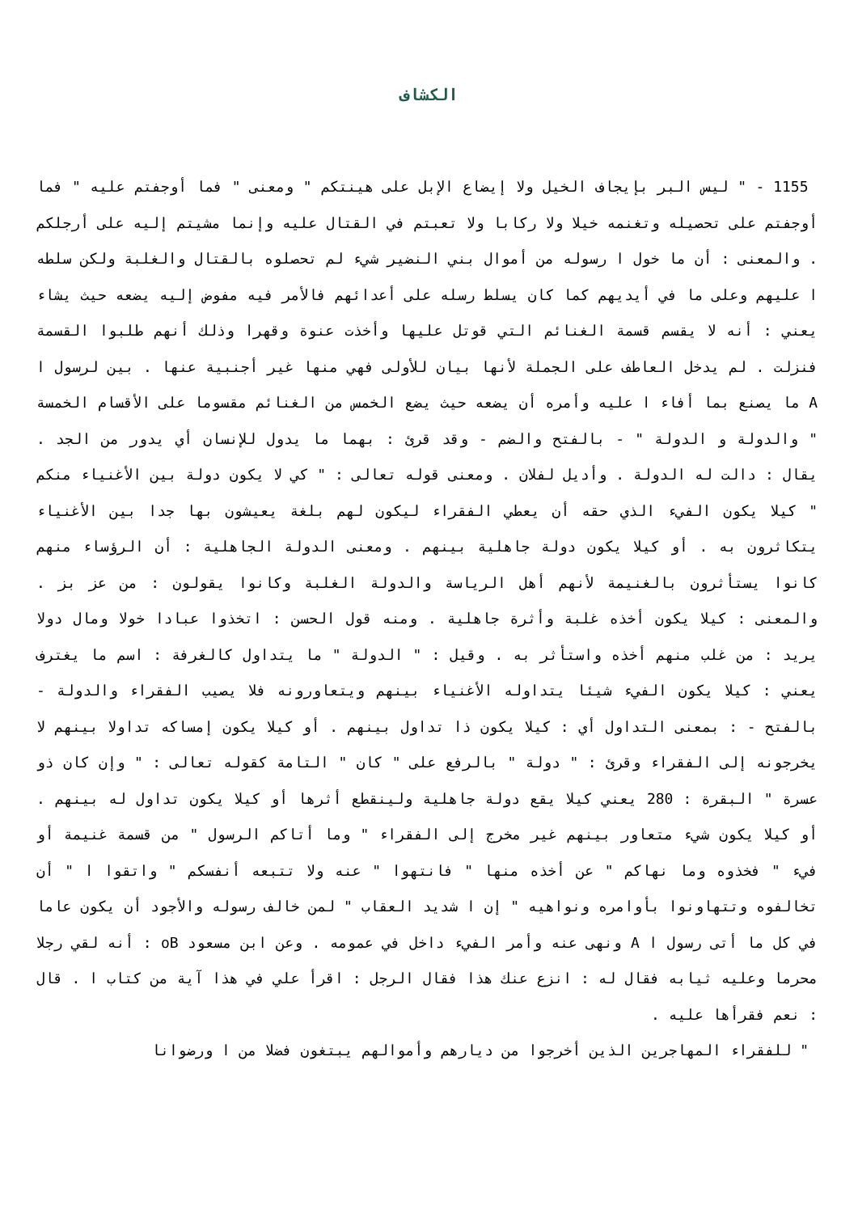الكشاف
1155 - " ليس البر بإيجاف الخيل ولا إيضاع الإبل على هينتكم " ومعنى " فما أوجفتم عليه " فما أوجفتم على تحصيله وتغنمه خيلا ولا ركابا ولا تعبتم في القتال عليه وإنما مشيتم إليه على أرجلكم . والمعنى : أن ما خول ا رسوله من أموال بني النضير شيء لم تحصلوه بالقتال والغلبة ولكن سلطه ا عليهم وعلى ما في أيديهم كما كان يسلط رسله على أعدائهم فالأمر فيه مفوض إليه يضعه حيث يشاء يعني : أنه لا يقسم قسمة الغنائم التي قوتل عليها وأخذت عنوة وقهرا وذلك أنهم طلبوا القسمة فنزلت . لم يدخل العاطف على الجملة لأنها بيان للأولى فهي منها غير أجنبية عنها . بين لرسول ا A ما يصنع بما أفاء ا عليه وأمره أن يضعه حيث يضع الخمس من الغنائم مقسوما على الأقسام الخمسة " والدولة و الدولة " - بالفتح والضم - وقد قرئ : بهما ما يدول للإنسان أي يدور من الجد . يقال : دالت له الدولة . وأديل لفلان . ومعنى قوله تعالى : " كي لا يكون دولة بين الأغنياء منكم " كيلا يكون الفيء الذي حقه أن يعطي الفقراء ليكون لهم بلغة يعيشون بها جدا بين الأغنياء يتكاثرون به . أو كيلا يكون دولة جاهلية بينهم . ومعنى الدولة الجاهلية : أن الرؤساء منهم كانوا يستأثرون بالغنيمة لأنهم أهل الرياسة والدولة الغلبة وكانوا يقولون : من عز بز . والمعنى : كيلا يكون أخذه غلبة وأثرة جاهلية . ومنه قول الحسن : اتخذوا عبادا خولا ومال دولا يريد : من غلب منهم أخذه واستأثر به . وقيل : " الدولة " ما يتداول كالغرفة : اسم ما يغترف يعني : كيلا يكون الفيء شيئا يتداوله الأغنياء بينهم ويتعاورونه فلا يصيب الفقراء والدولة - بالفتح - : بمعنى التداول أي : كيلا يكون ذا تداول بينهم . أو كيلا يكون إمساكه تداولا بينهم لا يخرجونه إلى الفقراء وقرئ : " دولة " بالرفع على " كان " التامة كقوله تعالى : " وإن كان ذو عسرة " البقرة : 280 يعني كيلا يقع دولة جاهلية ولينقطع أثرها أو كيلا يكون تداول له بينهم . أو كيلا يكون شيء متعاور بينهم غير مخرج إلى الفقراء " وما أتاكم الرسول " من قسمة غنيمة أو فيء " فخذوه وما نهاكم " عن أخذه منها " فانتهوا " عنه ولا تتبعه أنفسكم " واتقوا ا " أن تخالفوه وتتهاونوا بأوامره ونواهيه " إن ا شديد العقاب " لمن خالف رسوله والأجود أن يكون عاما في كل ما أتى رسول ا A ونهى عنه وأمر الفيء داخل في عمومه . وعن ابن مسعود oB : أنه لقي رجلا محرما وعليه ثيابه فقال له : انزع عنك هذا فقال الرجل : اقرأ علي في هذا آية من كتاب ا . قال : نعم فقرأها عليه .
" للفقراء المهاجرين الذين أخرجوا من ديارهم وأموالهم يبتغون فضلا من ا ورضوانا